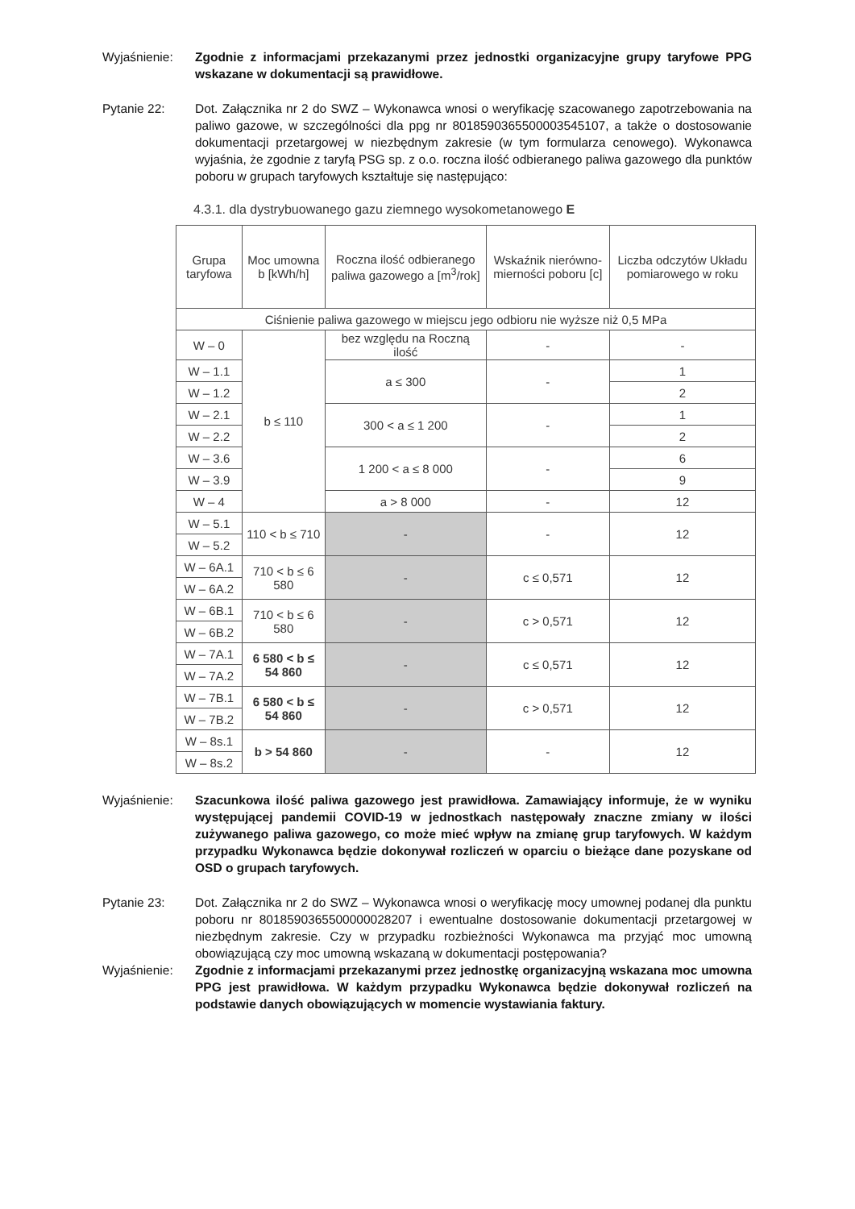Wyjaśnienie: Zgodnie z informacjami przekazanymi przez jednostki organizacyjne grupy taryfowe PPG wskazane w dokumentacji są prawidłowe.
Pytanie 22: Dot. Załącznika nr 2 do SWZ – Wykonawca wnosi o weryfikację szacowanego zapotrzebowania na paliwo gazowe, w szczególności dla ppg nr 8018590365500003545107, a także o dostosowanie dokumentacji przetargowej w niezbędnym zakresie (w tym formularza cenowego). Wykonawca wyjaśnia, że zgodnie z taryfą PSG sp. z o.o. roczna ilość odbieranego paliwa gazowego dla punktów poboru w grupach taryfowych kształtuje się następująco:
4.3.1. dla dystrybuowanego gazu ziemnego wysokometanowego E
| Grupa taryfowa | Moc umowna b [kWh/h] | Roczna ilość odbieranego paliwa gazowego a [m<sup>3</sup>/rok] | Wskaźnik nierówno-mierności poboru [c] | Liczba odczytów Układu pomiarowego w roku |
| --- | --- | --- | --- | --- |
| Ciśnienie paliwa gazowego w miejscu jego odbioru nie wyższe niż 0,5 MPa | | | | |
| W – 0 | b ≤ 110 | bez względu na Roczną ilość | - | - |
| W – 1.1 | | a ≤ 300 | - | 1 |
| W – 1.2 | | | | 2 |
| W – 2.1 | | 300 < a ≤ 1 200 | - | 1 |
| W – 2.2 | | | | 2 |
| W – 3.6 | | 1 200 < a ≤ 8 000 | - | 6 |
| W – 3.9 | | | | 9 |
| W – 4 | | a > 8 000 | - | 12 |
| W – 5.1 | 110 < b ≤ 710 | - | - | 12 |
| W – 5.2 | | | | |
| W – 6A.1 | 710 < b ≤ 6 580 | - | c ≤ 0,571 | 12 |
| W – 6A.2 | | | | |
| W – 6B.1 | 710 < b ≤ 6 580 | - | c > 0,571 | 12 |
| W – 6B.2 | | | | |
| W – 7A.1 | 6 580 < b ≤ 54 860 | - | c ≤ 0,571 | 12 |
| W – 7A.2 | | | | |
| W – 7B.1 | 6 580 < b ≤ 54 860 | - | c > 0,571 | 12 |
| W – 7B.2 | | | | |
| W – 8s.1 | b > 54 860 | - | - | 12 |
| W – 8s.2 | | | | |
Wyjaśnienie: Szacunkowa ilość paliwa gazowego jest prawidłowa. Zamawiający informuje, że w wyniku występującej pandemii COVID-19 w jednostkach następowały znaczne zmiany w ilości zużywanego paliwa gazowego, co może mieć wpływ na zmianę grup taryfowych. W każdym przypadku Wykonawca będzie dokonywał rozliczeń w oparciu o bieżące dane pozyskane od OSD o grupach taryfowych.
Pytanie 23: Dot. Załącznika nr 2 do SWZ – Wykonawca wnosi o weryfikację mocy umownej podanej dla punktu poboru nr 8018590365500000028207 i ewentualne dostosowanie dokumentacji przetargowej w niezbędnym zakresie. Czy w przypadku rozbieżności Wykonawca ma przyjąć moc umowną obowiązującą czy moc umowną wskazaną w dokumentacji postępowania?
Wyjaśnienie: Zgodnie z informacjami przekazanymi przez jednostkę organizacyjną wskazana moc umowna PPG jest prawidłowa. W każdym przypadku Wykonawca będzie dokonywał rozliczeń na podstawie danych obowiązujących w momencie wystawiania faktury.